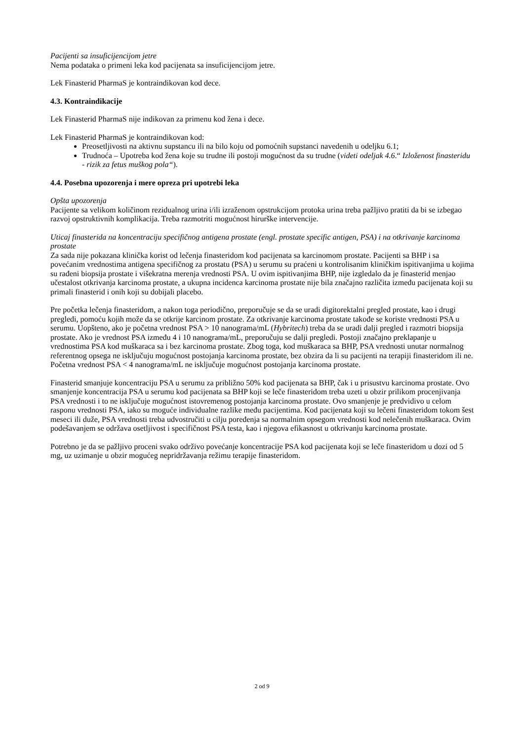Pacijenti sa insuficijencijom jetre
Nema podataka o primeni leka kod pacijenata sa insuficijencijom jetre.
Lek Finasterid PharmaS je kontraindikovan kod dece.
4.3. Kontraindikacije
Lek Finasterid PharmaS nije indikovan za primenu kod žena i dece.
Lek Finasterid PharmaS je kontraindikovan kod:
Preosetljivosti na aktivnu supstancu ili na bilo koju od pomoćnih supstanci navedenih u odeljku 6.1;
Trudnoća – Upotreba kod žena koje su trudne ili postoji mogućnost da su trudne (videti odeljak 4.6.“ Izloženost finasteridu - rizik za fetus muškog pola“).
4.4. Posebna upozorenja i mere opreza pri upotrebi leka
Opšta upozorenja
Pacijente sa velikom količinom rezidualnog urina i/ili izraženom opstrukcijom protoka urina treba pažljivo pratiti da bi se izbegao razvoj opstruktivnih komplikacija. Treba razmotriti mogućnost hirurške intervencije.
Uticaj finasterida na koncentraciju specifičnog antigena prostate (engl. prostate specific antigen, PSA) i na otkrivanje karcinoma prostate
Za sada nije pokazana klinička korist od lečenja finasteridom kod pacijenata sa karcinomom prostate. Pacijenti sa BHP i sa povećanim vrednostima antigena specifičnog za prostatu (PSA) u serumu su praćeni u kontrolisanim kliničkim ispitivanjima u kojima su rađeni biopsija prostate i višekratna merenja vrednosti PSA. U ovim ispitivanjima BHP, nije izgledalo da je finasterid menjao učestalost otkrivanja karcinoma prostate, a ukupna incidenca karcinoma prostate nije bila značajno različita između pacijenata koji su primali finasterid i onih koji su dobijali placebo.
Pre početka lečenja finasteridom, a nakon toga periodično, preporučuje se da se uradi digitorektalni pregled prostate, kao i drugi pregledi, pomoću kojih može da se otkrije karcinom prostate. Za otkrivanje karcinoma prostate takođe se koriste vrednosti PSA u serumu. Uopšteno, ako je početna vrednost PSA > 10 nanograma/mL (Hybritech) treba da se uradi dalji pregled i razmotri biopsija prostate. Ako je vrednost PSA između 4 i 10 nanograma/mL, preporučuju se dalji pregledi. Postoji značajno preklapanje u vrednostima PSA kod muškaraca sa i bez karcinoma prostate. Zbog toga, kod muškaraca sa BHP, PSA vrednosti unutar normalnog referentnog opsega ne isključuju mogućnost postojanja karcinoma prostate, bez obzira da li su pacijenti na terapiji finasteridom ili ne. Početna vrednost PSA < 4 nanograma/mL ne isključuje mogućnost postojanja karcinoma prostate.
Finasterid smanjuje koncentraciju PSA u serumu za približno 50% kod pacijenata sa BHP, čak i u prisustvu karcinoma prostate. Ovo smanjenje koncentracija PSA u serumu kod pacijenata sa BHP koji se leče finasteridom treba uzeti u obzir prilikom procenjivanja PSA vrednosti i to ne isključuje mogućnost istovremenog postojanja karcinoma prostate. Ovo smanjenje je predvidivo u celom rasponu vrednosti PSA, iako su moguće individualne razlike među pacijentima. Kod pacijenata koji su lečeni finasteridom tokom šest meseci ili duže, PSA vrednosti treba udvostručiti u cilju poređenja sa normalnim opsegom vrednosti kod nelečenih muškaraca. Ovim podešavanjem se održava osetljivost i specifičnost PSA testa, kao i njegova efikasnost u otkrivanju karcinoma prostate.
Potrebno je da se pažljivo proceni svako održivo povećanje koncentracije PSA kod pacijenata koji se leče finasteridom u dozi od 5 mg, uz uzimanje u obzir mogućeg nepridržavanja režimu terapije finasteridom.
2 od 9